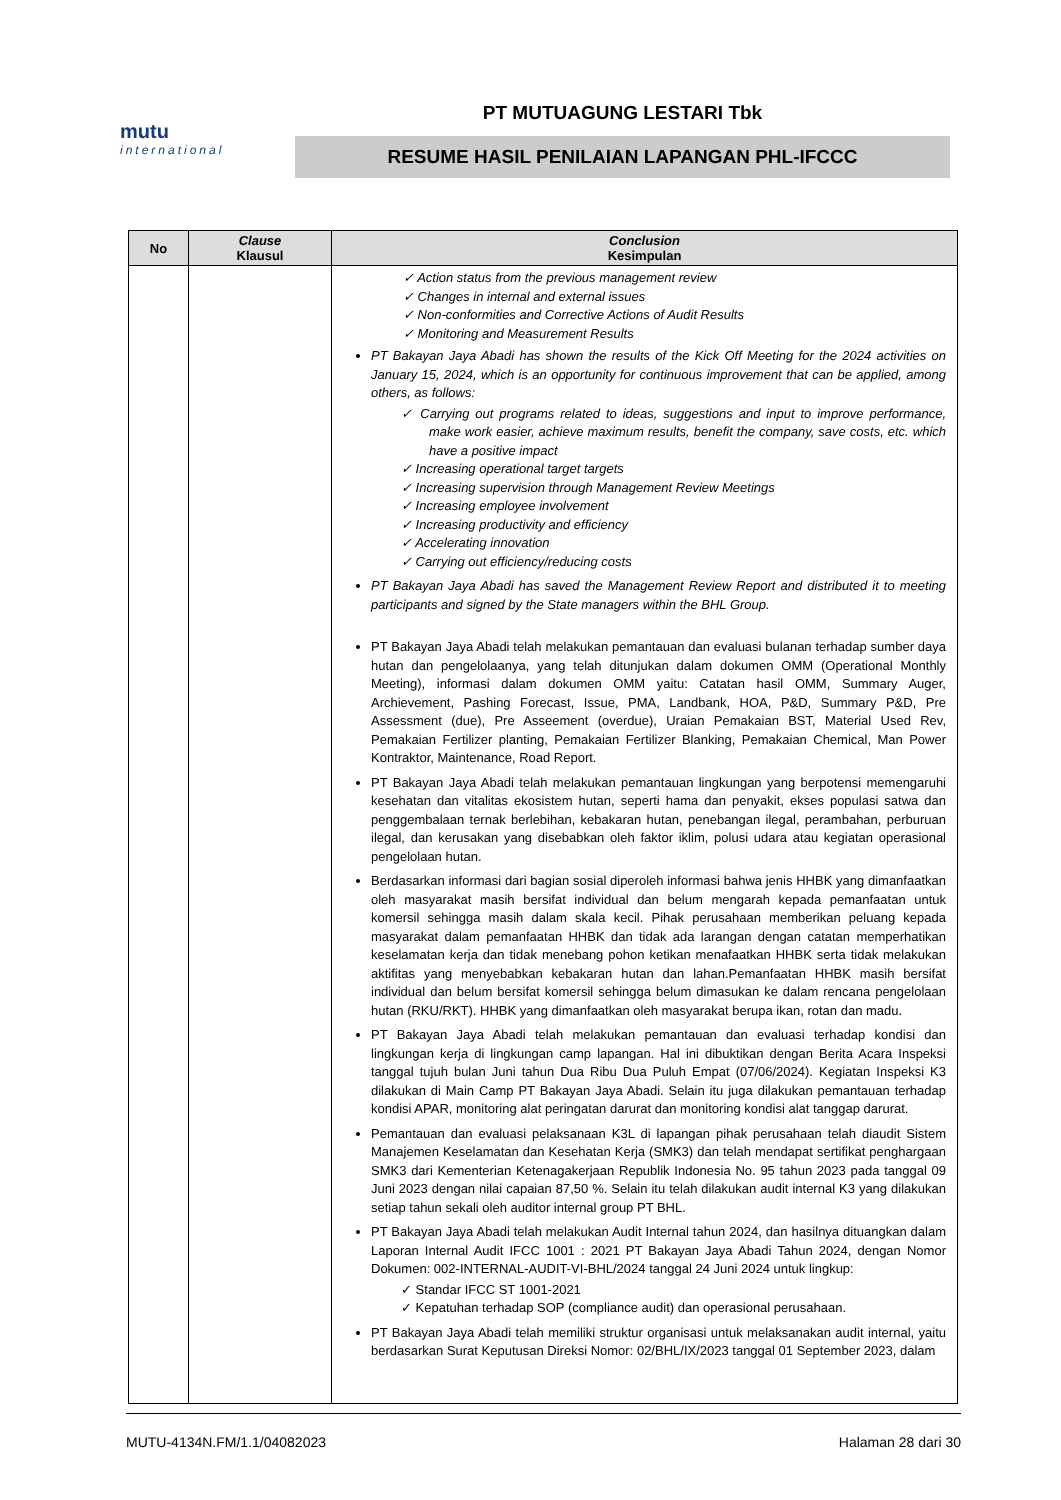mutu
international
PT MUTUAGUNG LESTARI Tbk
RESUME HASIL PENILAIAN LAPANGAN PHL-IFCCC
| No | Clause Klausul | Conclusion Kesimpulan |
| --- | --- | --- |
| | | ✓ Action status from the previous management review ✓ Changes in internal and external issues ✓ Non-conformities and Corrective Actions of Audit Results ✓ Monitoring and Measurement Results PT Bakayan Jaya Abadi has shown the results of the Kick Off Meeting for the 2024 activities on January 15, 2024, which is an opportunity for continuous improvement that can be applied, among others, as follows: ✓ Carrying out programs related to ideas, suggestions and input to improve performance, make work easier, achieve maximum results, benefit the company, save costs, etc. which have a positive impact ✓ Increasing operational target targets ✓ Increasing supervision through Management Review Meetings ✓ Increasing employee involvement ✓ Increasing productivity and efficiency ✓ Accelerating innovation ✓ Carrying out efficiency/reducing costs PT Bakayan Jaya Abadi has saved the Management Review Report and distributed it to meeting participants and signed by the State managers within the BHL Group. PT Bakayan Jaya Abadi telah melakukan pemantauan dan evaluasi bulanan terhadap sumber daya hutan dan pengelolaanya, yang telah ditunjukan dalam dokumen OMM (Operational Monthly Meeting), informasi dalam dokumen OMM yaitu: Catatan hasil OMM, Summary Auger, Archievement, Pashing Forecast, Issue, PMA, Landbank, HOA, P&D, Summary P&D, Pre Assessment (due), Pre Asseement (overdue), Uraian Pemakaian BST, Material Used Rev, Pemakaian Fertilizer planting, Pemakaian Fertilizer Blanking, Pemakaian Chemical, Man Power Kontraktor, Maintenance, Road Report. PT Bakayan Jaya Abadi telah melakukan pemantauan lingkungan yang berpotensi memengaruhi kesehatan dan vitalitas ekosistem hutan, seperti hama dan penyakit, ekses populasi satwa dan penggembalaan ternak berlebihan, kebakaran hutan, penebangan ilegal, perambahan, perburuan ilegal, dan kerusakan yang disebabkan oleh faktor iklim, polusi udara atau kegiatan operasional pengelolaan hutan. Berdasarkan informasi dari bagian sosial diperoleh informasi bahwa jenis HHBK yang dimanfaatkan oleh masyarakat masih bersifat individual dan belum mengarah kepada pemanfaatan untuk komersil sehingga masih dalam skala kecil. Pihak perusahaan memberikan peluang kepada masyarakat dalam pemanfaatan HHBK dan tidak ada larangan dengan catatan memperhatikan keselamatan kerja dan tidak menebang pohon ketikan menafaatkan HHBK serta tidak melakukan aktifitas yang menyebabkan kebakaran hutan dan lahan.Pemanfaatan HHBK masih bersifat individual dan belum bersifat komersil sehingga belum dimasukan ke dalam rencana pengelolaan hutan (RKU/RKT). HHBK yang dimanfaatkan oleh masyarakat berupa ikan, rotan dan madu. PT Bakayan Jaya Abadi telah melakukan pemantauan dan evaluasi terhadap kondisi dan lingkungan kerja di lingkungan camp lapangan. Hal ini dibuktikan dengan Berita Acara Inspeksi tanggal tujuh bulan Juni tahun Dua Ribu Dua Puluh Empat (07/06/2024). Kegiatan Inspeksi K3 dilakukan di Main Camp PT Bakayan Jaya Abadi. Selain itu juga dilakukan pemantauan terhadap kondisi APAR, monitoring alat peringatan darurat dan monitoring kondisi alat tanggap darurat. Pemantauan dan evaluasi pelaksanaan K3L di lapangan pihak perusahaan telah diaudit Sistem Manajemen Keselamatan dan Kesehatan Kerja (SMK3) dan telah mendapat sertifikat penghargaan SMK3 dari Kementerian Ketenagakerjaan Republik Indonesia No. 95 tahun 2023 pada tanggal 09 Juni 2023 dengan nilai capaian 87,50 %. Selain itu telah dilakukan audit internal K3 yang dilakukan setiap tahun sekali oleh auditor internal group PT BHL. PT Bakayan Jaya Abadi telah melakukan Audit Internal tahun 2024, dan hasilnya dituangkan dalam Laporan Internal Audit IFCC 1001 : 2021 PT Bakayan Jaya Abadi Tahun 2024, dengan Nomor Dokumen: 002-INTERNAL-AUDIT-VI-BHL/2024 tanggal 24 Juni 2024 untuk lingkup: ✓ Standar IFCC ST 1001-2021 ✓ Kepatuhan terhadap SOP (compliance audit) dan operasional perusahaan. PT Bakayan Jaya Abadi telah memiliki struktur organisasi untuk melaksanakan audit internal, yaitu berdasarkan Surat Keputusan Direksi Nomor: 02/BHL/IX/2023 tanggal 01 September 2023, dalam |
MUTU-4134N.FM/1.1/04082023 Halaman 28 dari 30